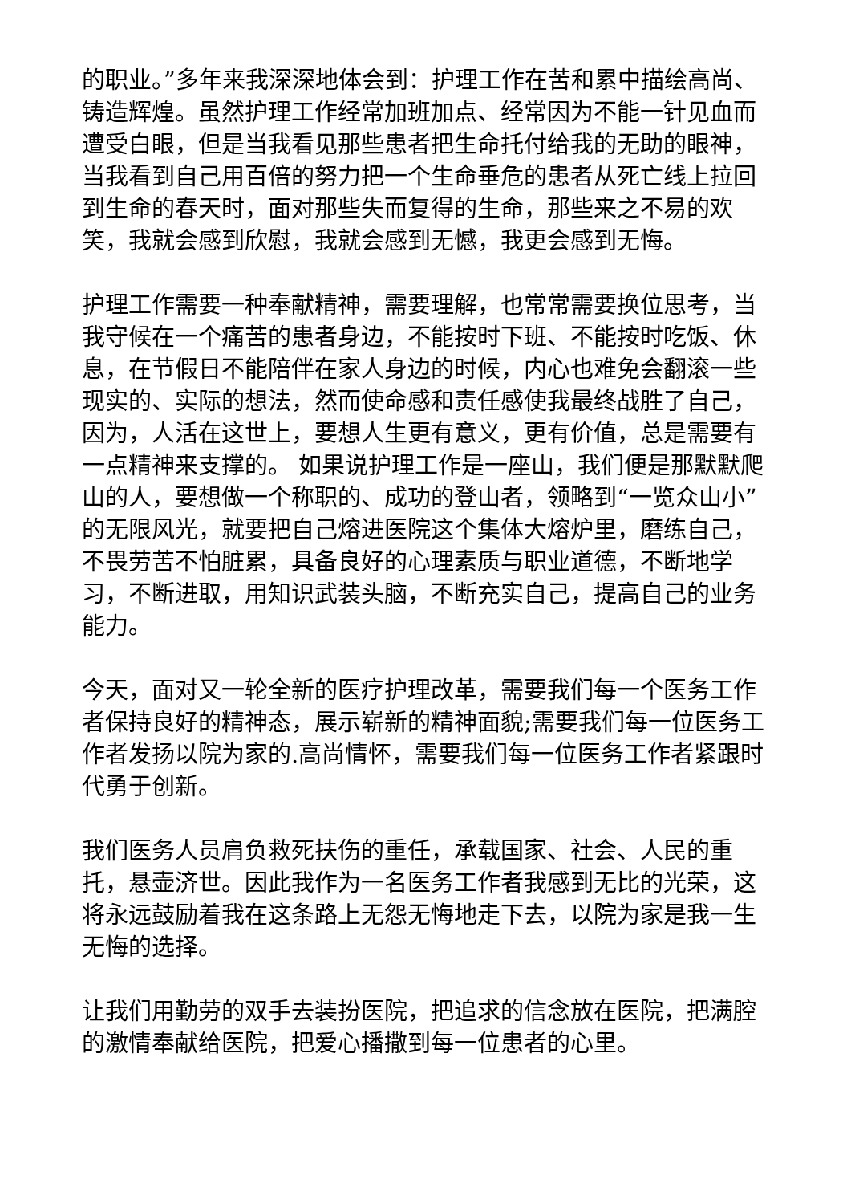的职业。”多年来我深深地体会到：护理工作在苦和累中描绘高尚、铸造辉煌。虽然护理工作经常加班加点、经常因为不能一针见血而遭受白眼，但是当我看见那些患者把生命托付给我的无助的眼神，当我看到自己用百倍的努力把一个生命垂危的患者从死亡线上拉回到生命的春天时，面对那些失而复得的生命，那些来之不易的欢笑，我就会感到欣慰，我就会感到无憾，我更会感到无悔。
护理工作需要一种奉献精神，需要理解，也常常需要换位思考，当我守候在一个痛苦的患者身边，不能按时下班、不能按时吃饭、休息，在节假日不能陪伴在家人身边的时候，内心也难免会翻滚一些现实的、实际的想法，然而使命感和责任感使我最终战胜了自己，因为，人活在这世上，要想人生更有意义，更有价值，总是需要有一点精神来支撑的。 如果说护理工作是一座山，我们便是那默默爬山的人，要想做一个称职的、成功的登山者，领略到“一览众山小”的无限风光，就要把自己熔进医院这个集体大熔炉里，磨练自己，不畏劳苦不怕脏累，具备良好的心理素质与职业道德，不断地学习，不断进取，用知识武装头脑，不断充实自己，提高自己的业务能力。
今天，面对又一轮全新的医疗护理改革，需要我们每一个医务工作者保持良好的精神态，展示崭新的精神面貌;需要我们每一位医务工作者发扬以院为家的.高尚情怀，需要我们每一位医务工作者紧跟时代勇于创新。
我们医务人员肩负救死扶伤的重任，承载国家、社会、人民的重托，悬壶济世。因此我作为一名医务工作者我感到无比的光荣，这将永远鼓励着我在这条路上无怨无悔地走下去，以院为家是我一生无悔的选择。
让我们用勤劳的双手去装扮医院，把追求的信念放在医院，把满腔的激情奉献给医院，把爱心播撒到每一位患者的心里。